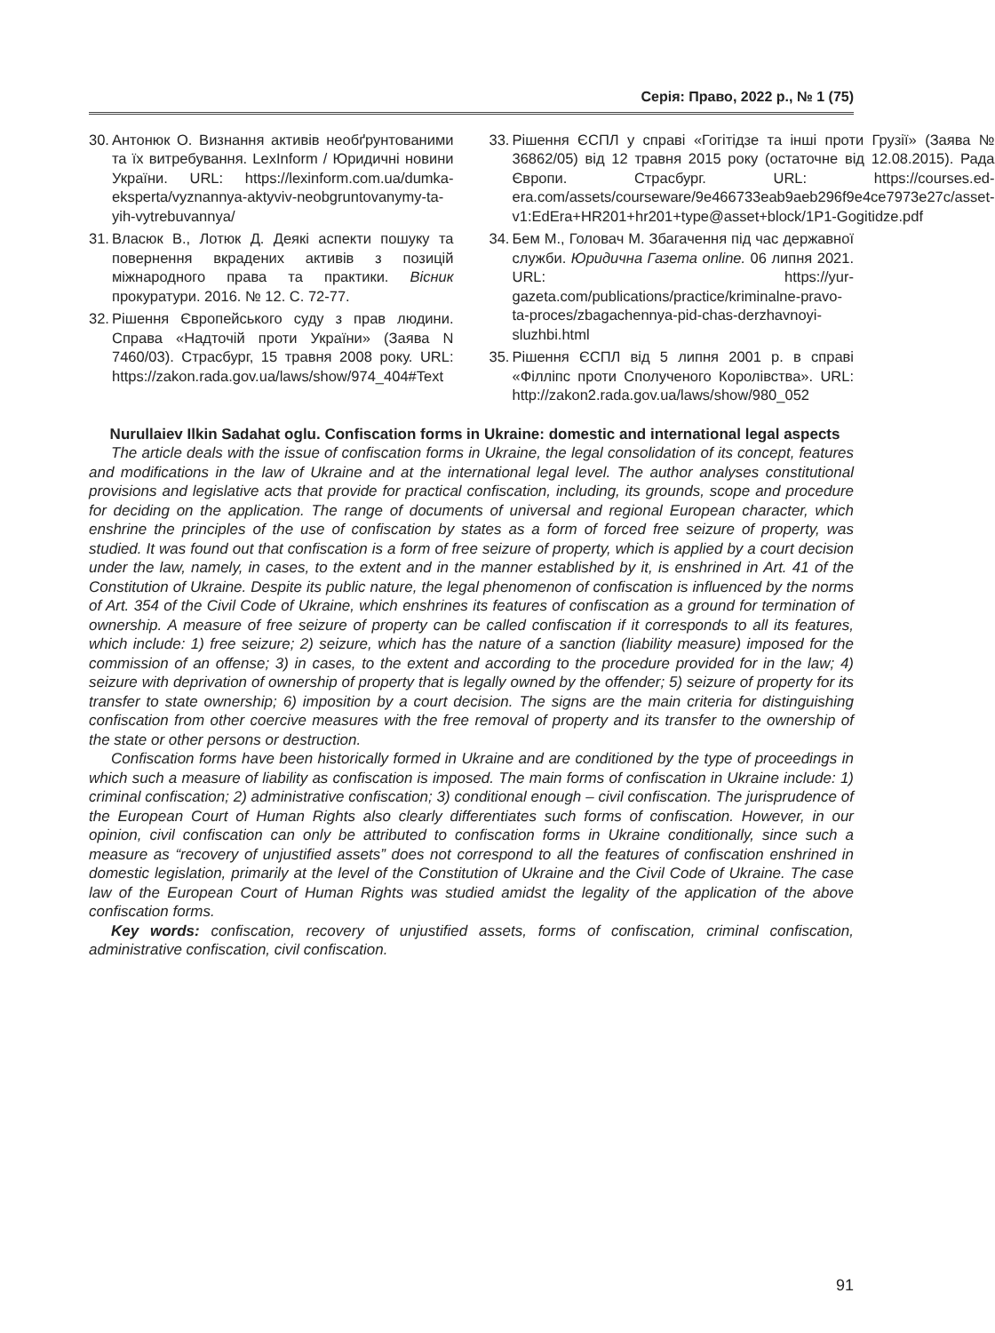Серія: Право, 2022 р., № 1 (75)
30. Антонюк О. Визнання активів необґрунтованими та їх витребування. LexInform / Юридичні новини України. URL: https://lexinform.com.ua/dumka-eksperta/vyznannya-aktyviv-neobgruntovanymy-ta-yih-vytrebuvannya/
31. Власюк В., Лотюк Д. Деякі аспекти пошуку та повернення вкрадених активів з позицій міжнародного права та практики. Вісник прокуратури. 2016. № 12. С. 72-77.
32. Рішення Європейського суду з прав людини. Справа «Надточій проти України» (Заява N 7460/03). Страсбург, 15 травня 2008 року. URL: https://zakon.rada.gov.ua/laws/show/974_404#Text
33. Рішення ЄСПЛ у справі «Гогітідзе та інші проти Грузії» (Заява № 36862/05) від 12 травня 2015 року (остаточне від 12.08.2015). Рада Європи. Страсбург. URL: https://courses.ed-era.com/assets/courseware/9e466733eab9aeb296f9e4ce7973e27c/asset-v1:EdEra+HR201+hr201+type@asset+block/1P1-Gogitidze.pdf
34. Бем М., Головач М. Збагачення під час державної служби. Юридична Газета online. 06 липня 2021. URL: https://yur-gazeta.com/publications/practice/kriminalne-pravo-ta-proces/zbagachennya-pid-chas-derzhavnoyi-sluzhbi.html
35. Рішення ЄСПЛ від 5 липня 2001 р. в справі «Філліпс проти Сполученого Королівства». URL: http://zakon2.rada.gov.ua/laws/show/980_052
Nurullaiev Ilkin Sadahat oglu. Confiscation forms in Ukraine: domestic and international legal aspects
The article deals with the issue of confiscation forms in Ukraine, the legal consolidation of its concept, features and modifications in the law of Ukraine and at the international legal level. The author analyses constitutional provisions and legislative acts that provide for practical confiscation, including, its grounds, scope and procedure for deciding on the application. The range of documents of universal and regional European character, which enshrine the principles of the use of confiscation by states as a form of forced free seizure of property, was studied. It was found out that confiscation is a form of free seizure of property, which is applied by a court decision under the law, namely, in cases, to the extent and in the manner established by it, is enshrined in Art. 41 of the Constitution of Ukraine. Despite its public nature, the legal phenomenon of confiscation is influenced by the norms of Art. 354 of the Civil Code of Ukraine, which enshrines its features of confiscation as a ground for termination of ownership. A measure of free seizure of property can be called confiscation if it corresponds to all its features, which include: 1) free seizure; 2) seizure, which has the nature of a sanction (liability measure) imposed for the commission of an offense; 3) in cases, to the extent and according to the procedure provided for in the law; 4) seizure with deprivation of ownership of property that is legally owned by the offender; 5) seizure of property for its transfer to state ownership; 6) imposition by a court decision. The signs are the main criteria for distinguishing confiscation from other coercive measures with the free removal of property and its transfer to the ownership of the state or other persons or destruction.
Confiscation forms have been historically formed in Ukraine and are conditioned by the type of proceedings in which such a measure of liability as confiscation is imposed. The main forms of confiscation in Ukraine include: 1) criminal confiscation; 2) administrative confiscation; 3) conditional enough – civil confiscation. The jurisprudence of the European Court of Human Rights also clearly differentiates such forms of confiscation. However, in our opinion, civil confiscation can only be attributed to confiscation forms in Ukraine conditionally, since such a measure as “recovery of unjustified assets” does not correspond to all the features of confiscation enshrined in domestic legislation, primarily at the level of the Constitution of Ukraine and the Civil Code of Ukraine. The case law of the European Court of Human Rights was studied amidst the legality of the application of the above confiscation forms.
Key words: confiscation, recovery of unjustified assets, forms of confiscation, criminal confiscation, administrative confiscation, civil confiscation.
91